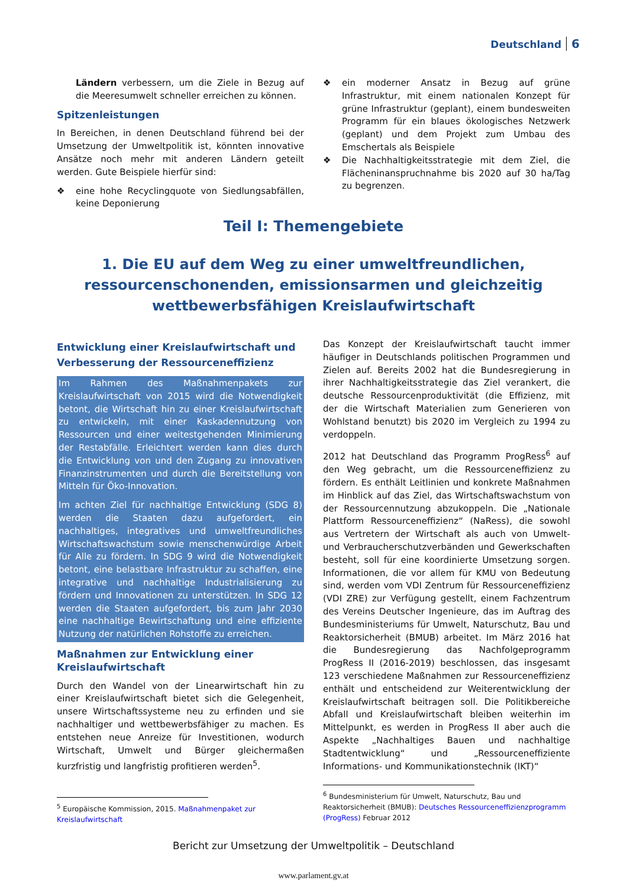Deutschland 6
Ländern verbessern, um die Ziele in Bezug auf die Meeresumwelt schneller erreichen zu können.
Spitzenleistungen
In Bereichen, in denen Deutschland führend bei der Umsetzung der Umweltpolitik ist, könnten innovative Ansätze noch mehr mit anderen Ländern geteilt werden. Gute Beispiele hierfür sind:
❖ eine hohe Recyclingquote von Siedlungsabfällen, keine Deponierung
❖ ein moderner Ansatz in Bezug auf grüne Infrastruktur, mit einem nationalen Konzept für grüne Infrastruktur (geplant), einem bundesweiten Programm für ein blaues ökologisches Netzwerk (geplant) und dem Projekt zum Umbau des Emschertals als Beispiele
❖ Die Nachhaltigkeitsstrategie mit dem Ziel, die Flächeninanspruchnahme bis 2020 auf 30 ha/Tag zu begrenzen.
Teil I: Themengebiete
1. Die EU auf dem Weg zu einer umweltfreundlichen,
ressourcenschonenden, emissionsarmen und gleichzeitig
wettbewerbsfähigen Kreislaufwirtschaft
Entwicklung einer Kreislaufwirtschaft und Verbesserung der Ressourceneffizienz
Im Rahmen des Maßnahmenpakets zur Kreislaufwirtschaft von 2015 wird die Notwendigkeit betont, die Wirtschaft hin zu einer Kreislaufwirtschaft zu entwickeln, mit einer Kaskadennutzung von Ressourcen und einer weitestgehenden Minimierung der Restabfälle. Erleichtert werden kann dies durch die Entwicklung von und den Zugang zu innovativen Finanzinstrumenten und durch die Bereitstellung von Mitteln für Öko-Innovation.
Im achten Ziel für nachhaltige Entwicklung (SDG 8) werden die Staaten dazu aufgefordert, ein nachhaltiges, integratives und umweltfreundliches Wirtschaftswachstum sowie menschenwürdige Arbeit für Alle zu fördern. In SDG 9 wird die Notwendigkeit betont, eine belastbare Infrastruktur zu schaffen, eine integrative und nachhaltige Industrialisierung zu fördern und Innovationen zu unterstützen. In SDG 12 werden die Staaten aufgefordert, bis zum Jahr 2030 eine nachhaltige Bewirtschaftung und eine effiziente Nutzung der natürlichen Rohstoffe zu erreichen.
Maßnahmen zur Entwicklung einer Kreislaufwirtschaft
Durch den Wandel von der Linearwirtschaft hin zu einer Kreislaufwirtschaft bietet sich die Gelegenheit, unsere Wirtschaftssysteme neu zu erfinden und sie nachhaltiger und wettbewerbsfähiger zu machen. Es entstehen neue Anreize für Investitionen, wodurch Wirtschaft, Umwelt und Bürger gleichermaßen kurzfristig und langfristig profitieren werden<sup>5</sup>.
<sup>5</sup> Europäische Kommission, 2015. Maßnahmenpaket zur Kreislaufwirtschaft
Das Konzept der Kreislaufwirtschaft taucht immer häufiger in Deutschlands politischen Programmen und Zielen auf. Bereits 2002 hat die Bundesregierung in ihrer Nachhaltigkeitsstrategie das Ziel verankert, die deutsche Ressourcenproduktivität (die Effizienz, mit der die Wirtschaft Materialien zum Generieren von Wohlstand benutzt) bis 2020 im Vergleich zu 1994 zu verdoppeln.
2012 hat Deutschland das Programm ProgRess<sup>6</sup> auf den Weg gebracht, um die Ressourceneffizienz zu fördern. Es enthält Leitlinien und konkrete Maßnahmen im Hinblick auf das Ziel, das Wirtschaftswachstum von der Ressourcennutzung abzukoppeln. Die „Nationale Plattform Ressourceneffizienz“ (NaRess), die sowohl aus Vertretern der Wirtschaft als auch von Umwelt- und Verbraucherschutzverbänden und Gewerkschaften besteht, soll für eine koordinierte Umsetzung sorgen. Informationen, die vor allem für KMU von Bedeutung sind, werden vom VDI Zentrum für Ressourceneffizienz (VDI ZRE) zur Verfügung gestellt, einem Fachzentrum des Vereins Deutscher Ingenieure, das im Auftrag des Bundesministeriums für Umwelt, Naturschutz, Bau und Reaktorsicherheit (BMUB) arbeitet. Im März 2016 hat die Bundesregierung das Nachfolgeprogramm ProgRess II (2016-2019) beschlossen, das insgesamt 123 verschiedene Maßnahmen zur Ressourceneffizienz enthält und entscheidend zur Weiterentwicklung der Kreislaufwirtschaft beitragen soll. Die Politikbereiche Abfall und Kreislaufwirtschaft bleiben weiterhin im Mittelpunkt, es werden in ProgRess II aber auch die Aspekte „Nachhaltiges Bauen und nachhaltige Stadtentwicklung“ und „Ressourceneffiziente Informations- und Kommunikationstechnik (IKT)“
<sup>6</sup> Bundesministerium für Umwelt, Naturschutz, Bau und Reaktorsicherheit (BMUB): Deutsches Ressourceneffizienzprogramm (ProgRess) Februar 2012
Bericht zur Umsetzung der Umweltpolitik – Deutschland
www.parlament.gv.at